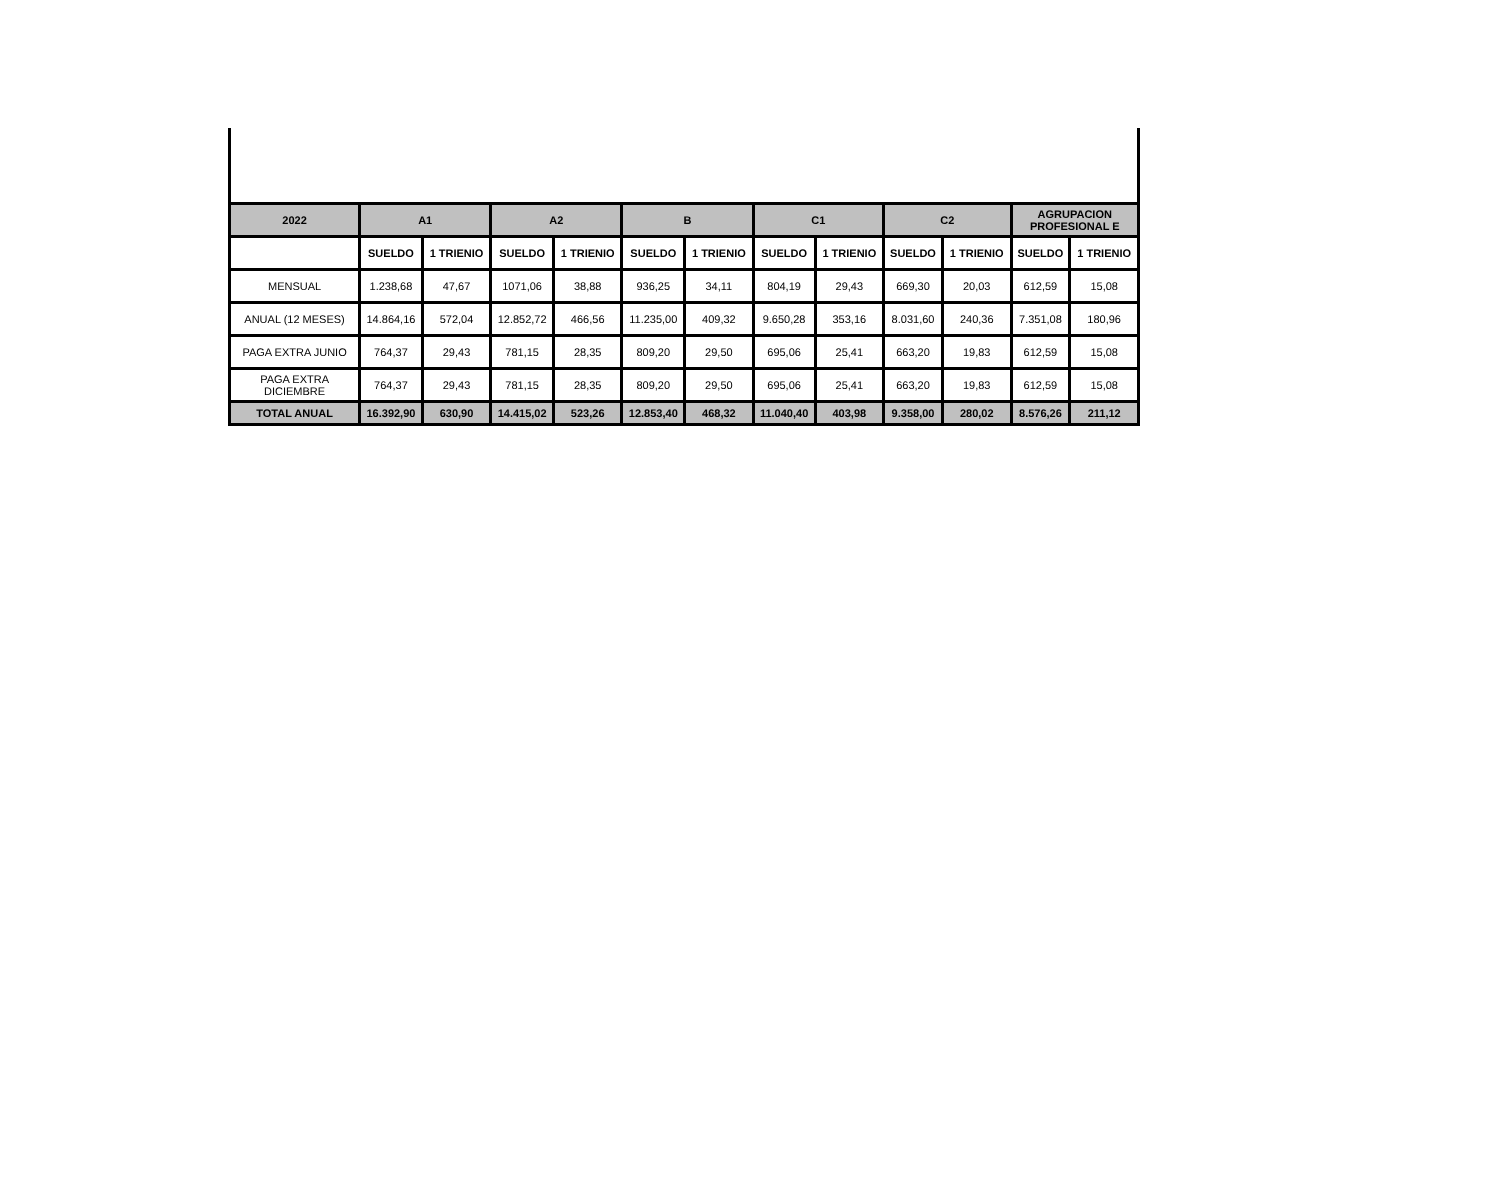| 2022 | A1 | | A2 | | B | | C1 | | C2 | | AGRUPACION PROFESIONAL E | |
| --- | --- | --- | --- | --- | --- | --- | --- | --- | --- | --- | --- | --- |
| | SUELDO | 1 TRIENIO | SUELDO | 1 TRIENIO | SUELDO | 1 TRIENIO | SUELDO | 1 TRIENIO | SUELDO | 1 TRIENIO | SUELDO | 1 TRIENIO |
| MENSUAL | 1.238,68 | 47,67 | 1071,06 | 38,88 | 936,25 | 34,11 | 804,19 | 29,43 | 669,30 | 20,03 | 612,59 | 15,08 |
| ANUAL (12 MESES) | 14.864,16 | 572,04 | 12.852,72 | 466,56 | 11.235,00 | 409,32 | 9.650,28 | 353,16 | 8.031,60 | 240,36 | 7.351,08 | 180,96 |
| PAGA EXTRA JUNIO | 764,37 | 29,43 | 781,15 | 28,35 | 809,20 | 29,50 | 695,06 | 25,41 | 663,20 | 19,83 | 612,59 | 15,08 |
| PAGA EXTRA DICIEMBRE | 764,37 | 29,43 | 781,15 | 28,35 | 809,20 | 29,50 | 695,06 | 25,41 | 663,20 | 19,83 | 612,59 | 15,08 |
| TOTAL ANUAL | 16.392,90 | 630,90 | 14.415,02 | 523,26 | 12.853,40 | 468,32 | 11.040,40 | 403,98 | 9.358,00 | 280,02 | 8.576,26 | 211,12 |